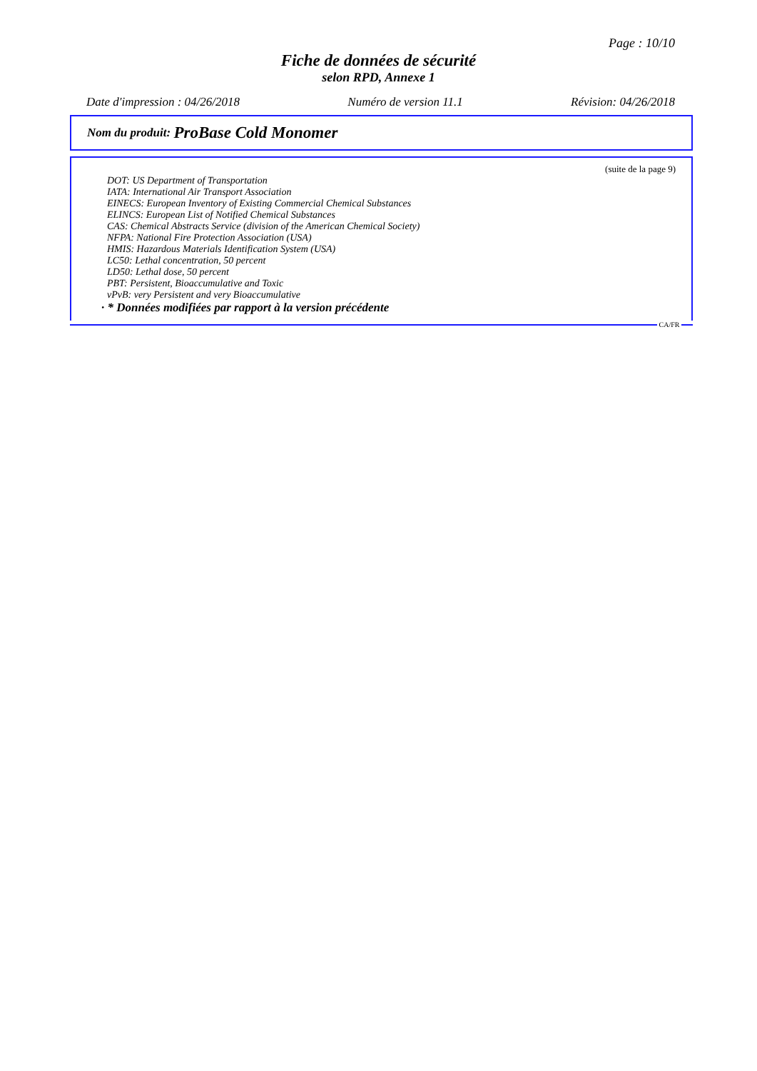Page : 10/10
Fiche de données de sécurité
selon RPD, Annexe 1
Date d'impression : 04/26/2018 Numéro de version 11.1 Révision: 04/26/2018
Nom du produit: ProBase Cold Monomer
(suite de la page 9)
DOT: US Department of Transportation
IATA: International Air Transport Association
EINECS: European Inventory of Existing Commercial Chemical Substances
ELINCS: European List of Notified Chemical Substances
CAS: Chemical Abstracts Service (division of the American Chemical Society)
NFPA: National Fire Protection Association (USA)
HMIS: Hazardous Materials Identification System (USA)
LC50: Lethal concentration, 50 percent
LD50: Lethal dose, 50 percent
PBT: Persistent, Bioaccumulative and Toxic
vPvB: very Persistent and very Bioaccumulative
· * Données modifiées par rapport à la version précédente
CA/FR